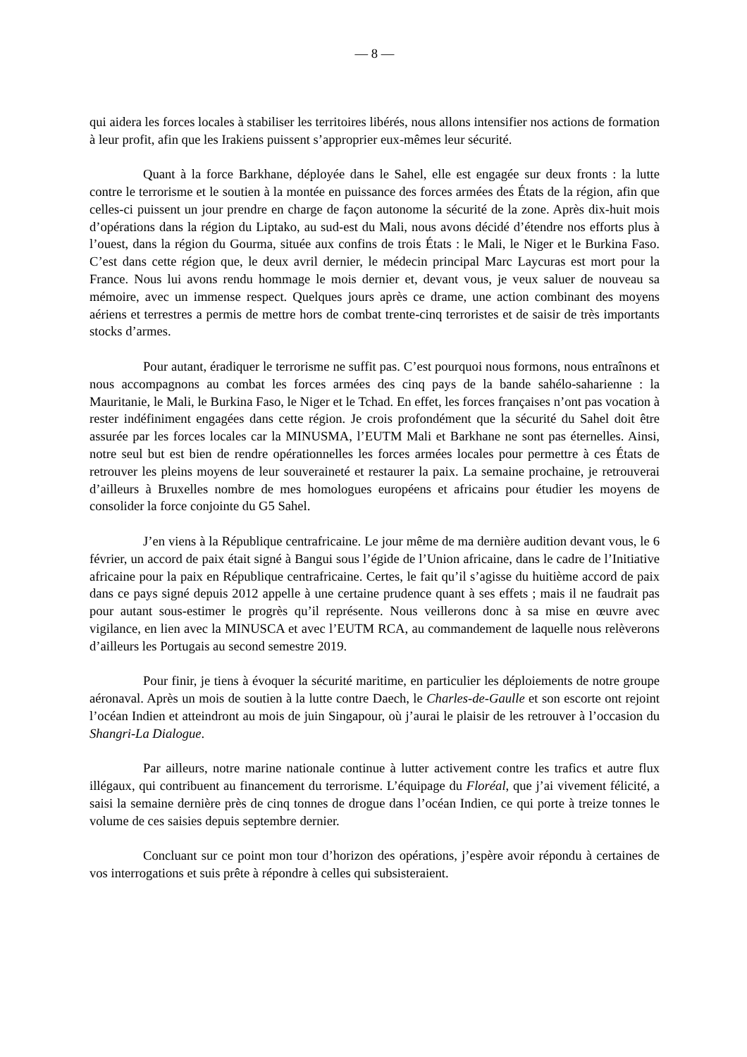— 8 —
qui aidera les forces locales à stabiliser les territoires libérés, nous allons intensifier nos actions de formation à leur profit, afin que les Irakiens puissent s’approprier eux-mêmes leur sécurité.
Quant à la force Barkhane, déployée dans le Sahel, elle est engagée sur deux fronts : la lutte contre le terrorisme et le soutien à la montée en puissance des forces armées des États de la région, afin que celles-ci puissent un jour prendre en charge de façon autonome la sécurité de la zone. Après dix-huit mois d’opérations dans la région du Liptako, au sud-est du Mali, nous avons décidé d’étendre nos efforts plus à l’ouest, dans la région du Gourma, située aux confins de trois États : le Mali, le Niger et le Burkina Faso. C’est dans cette région que, le deux avril dernier, le médecin principal Marc Laycuras est mort pour la France. Nous lui avons rendu hommage le mois dernier et, devant vous, je veux saluer de nouveau sa mémoire, avec un immense respect. Quelques jours après ce drame, une action combinant des moyens aériens et terrestres a permis de mettre hors de combat trente-cinq terroristes et de saisir de très importants stocks d’armes.
Pour autant, éradiquer le terrorisme ne suffit pas. C’est pourquoi nous formons, nous entraînons et nous accompagnons au combat les forces armées des cinq pays de la bande sahélo-saharienne : la Mauritanie, le Mali, le Burkina Faso, le Niger et le Tchad. En effet, les forces françaises n’ont pas vocation à rester indéfiniment engagées dans cette région. Je crois profondément que la sécurité du Sahel doit être assurée par les forces locales car la MINUSMA, l’EUTM Mali et Barkhane ne sont pas éternelles. Ainsi, notre seul but est bien de rendre opérationnelles les forces armées locales pour permettre à ces États de retrouver les pleins moyens de leur souveraineté et restaurer la paix. La semaine prochaine, je retrouverai d’ailleurs à Bruxelles nombre de mes homologues européens et africains pour étudier les moyens de consolider la force conjointe du G5 Sahel.
J’en viens à la République centrafricaine. Le jour même de ma dernière audition devant vous, le 6 février, un accord de paix était signé à Bangui sous l’égide de l’Union africaine, dans le cadre de l’Initiative africaine pour la paix en République centrafricaine. Certes, le fait qu’il s’agisse du huitième accord de paix dans ce pays signé depuis 2012 appelle à une certaine prudence quant à ses effets ; mais il ne faudrait pas pour autant sous-estimer le progrès qu’il représente. Nous veillerons donc à sa mise en œuvre avec vigilance, en lien avec la MINUSCA et avec l’EUTM RCA, au commandement de laquelle nous relèverons d’ailleurs les Portugais au second semestre 2019.
Pour finir, je tiens à évoquer la sécurité maritime, en particulier les déploiements de notre groupe aéronaval. Après un mois de soutien à la lutte contre Daech, le Charles-de-Gaulle et son escorte ont rejoint l’océan Indien et atteindront au mois de juin Singapour, où j’aurai le plaisir de les retrouver à l’occasion du Shangri-La Dialogue.
Par ailleurs, notre marine nationale continue à lutter activement contre les trafics et autre flux illégaux, qui contribuent au financement du terrorisme. L’équipage du Floréal, que j’ai vivement félicité, a saisi la semaine dernière près de cinq tonnes de drogue dans l’océan Indien, ce qui porte à treize tonnes le volume de ces saisies depuis septembre dernier.
Concluant sur ce point mon tour d’horizon des opérations, j’espère avoir répondu à certaines de vos interrogations et suis prête à répondre à celles qui subsisteraient.